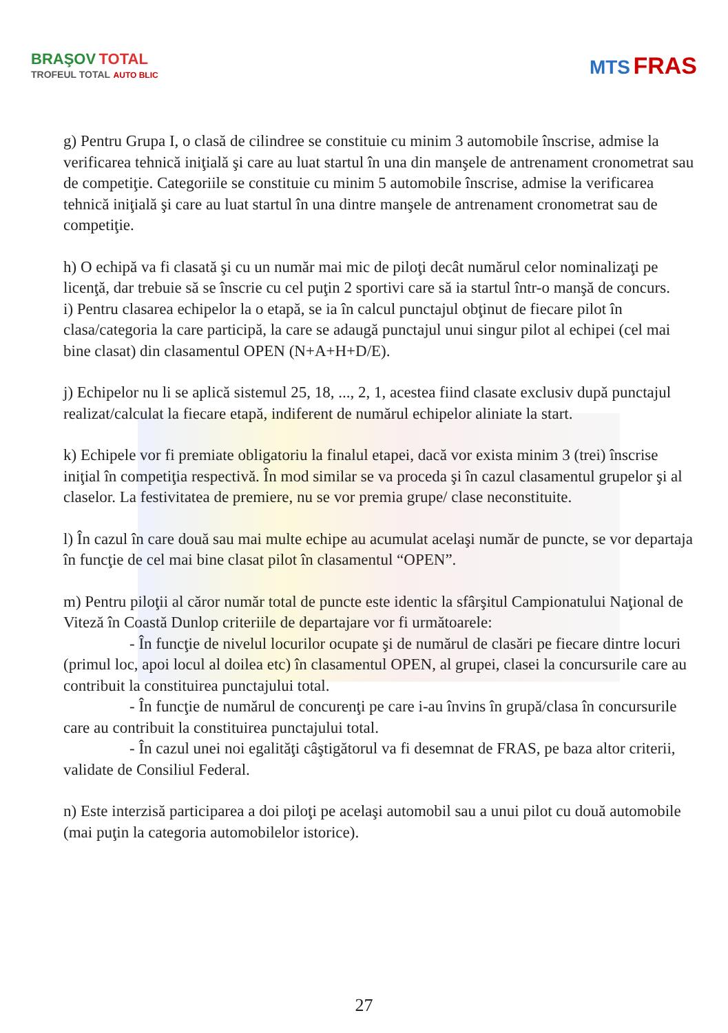BRAŞOV TOTAL
TROFEUL TOTAL AUTO BLIC
MTS FRAS
g) Pentru Grupa I, o clasă de cilindree se constituie cu minim 3 automobile înscrise, admise la verificarea tehnică iniţială şi care au luat startul în una din manşele de antrenament cronometrat sau de competiţie. Categoriile se constituie cu minim 5 automobile înscrise, admise la verificarea tehnică iniţială şi care au luat startul în una dintre manşele de antrenament cronometrat sau de competiţie.
h) O echipă va fi clasată şi cu un număr mai mic de piloţi decât numărul celor nominalizaţi pe licenţă, dar trebuie să se înscrie cu cel puţin 2 sportivi care să ia startul într-o manşă de concurs.
i) Pentru clasarea echipelor la o etapă, se ia în calcul punctajul obţinut de fiecare pilot în clasa/categoria la care participă, la care se adaugă punctajul unui singur pilot al echipei (cel mai bine clasat) din clasamentul OPEN (N+A+H+D/E).
j) Echipelor nu li se aplică sistemul 25, 18, ..., 2, 1, acestea fiind clasate exclusiv după punctajul realizat/calculat la fiecare etapă, indiferent de numărul echipelor aliniate la start.
k) Echipele vor fi premiate obligatoriu la finalul etapei, dacă vor exista minim 3 (trei) înscrise iniţial în competiţia respectivă. În mod similar se va proceda şi în cazul clasamentul grupelor şi al claselor. La festivitatea de premiere, nu se vor premia grupe/ clase neconstituite.
l) În cazul în care două sau mai multe echipe au acumulat acelaşi număr de puncte, se vor departaja în funcţie de cel mai bine clasat pilot în clasamentul “OPEN”.
m) Pentru piloţii al căror număr total de puncte este identic la sfârşitul Campionatului Naţional de Viteză în Coastă Dunlop criteriile de departajare vor fi următoarele:
- În funcţie de nivelul locurilor ocupate şi de numărul de clasări pe fiecare dintre locuri (primul loc, apoi locul al doilea etc) în clasamentul OPEN, al grupei, clasei la concursurile care au contribuit la constituirea punctajului total.
- În funcţie de numărul de concurenţi pe care i-au învins în grupă/clasa în concursurile care au contribuit la constituirea punctajului total.
- În cazul unei noi egalităţi câştigătorul va fi desemnat de FRAS, pe baza altor criterii, validate de Consiliul Federal.
n) Este interzisă participarea a doi piloţi pe acelaşi automobil sau a unui pilot cu două automobile (mai puţin la categoria automobilelor istorice).
27